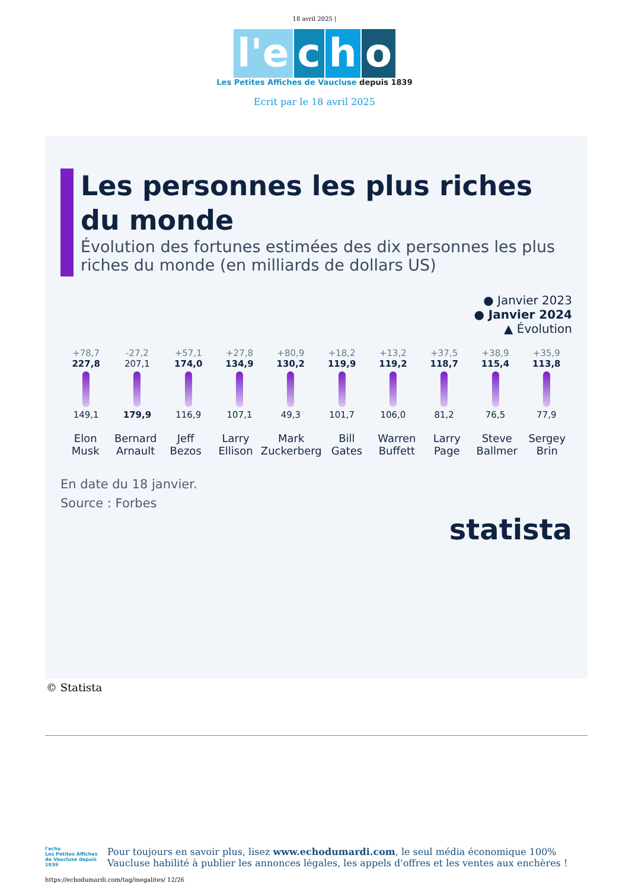18 avril 2025 |
l'e c h o
Les Petites Affiches de Vaucluse depuis 1839
Ecrit par le 18 avril 2025
Les personnes les plus riches du monde
Évolution des fortunes estimées des dix personnes les plus riches du monde (en milliards de dollars US)
● Janvier 2023
● Janvier 2024
▲ Évolution
+78,7
227,8
149,1
-27,2
207,1
179,9
+57,1
174,0
116,9
+27,8
134,9
107,1
+80,9
130,2
49,3
+18,2
119,9
101,7
+13,2
119,2
106,0
+37,5
118,7
81,2
+38,9
115,4
76,5
+35,9
113,8
77,9
Elon Musk Bernard Arnault Jeff Bezos Larry Ellison Mark Zuckerberg Bill Gates Warren Buffett Larry Page Steve Ballmer Sergey Brin
En date du 18 janvier.
Source : Forbes
statista
© Statista
l'echo
Les Petites Affiches de Vaucluse depuis 1839
Pour toujours en savoir plus, lisez www.echodumardi.com, le seul média économique 100% Vaucluse habilité à publier les annonces légales, les appels d'offres et les ventes aux enchères !
https://echodumardi.com/tag/inegalites/ 12/26